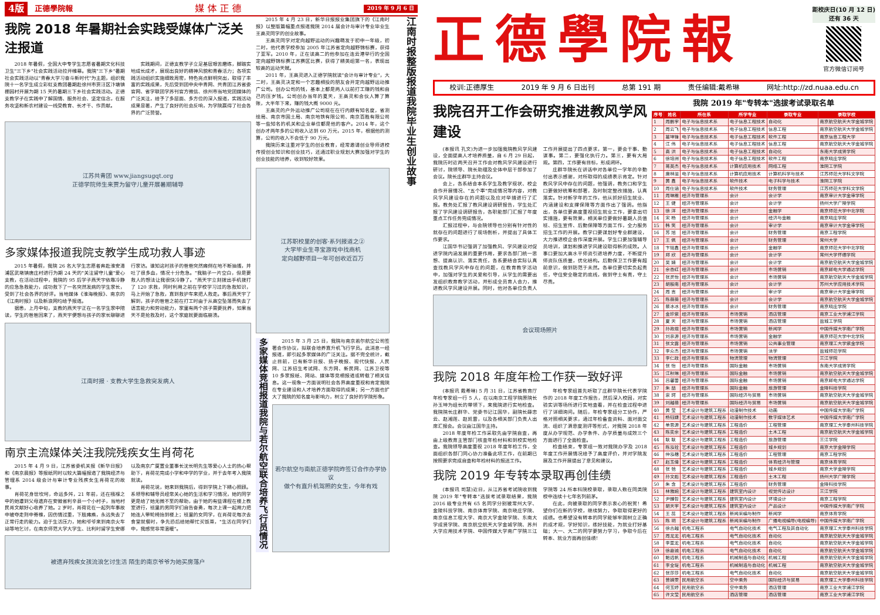4版 正德學院報 媒 体 正 德 2019 年 9 月 6 日
我院 2018 年暑期社会实践受媒体广泛关注报道
2018 年暑假，全国大中专学生志愿者暑期文化科技卫生"三下乡"社会实践活动拉开帷幕。我院"三下乡"暑期社会实践活动以"青春大学习奋斗新时代"为主题，组织我院十一名学生成立彩虹支教团暑期赴徐州市贾汪区汴塘镇棚园村开展为期 15 天的暑期三下乡社会实践活动。正德支教学子在实践中了解国情、服务社会、坚定信念，在服务攻坚和新农村建设一线受教育、长才干、作贡献。
实践期间，正德支教学子立足基层艰苦磨练，脚踏实地成长成才，展现出良好的精神风貌和青春活力；各项实践活动组织实施细致周密，特色亮点鲜明突出，取得了丰富的实践成果，先后受到团中央中青网、共青团江苏省委官网、省学联团学苏刊官方微信、徐州市当地党团媒体的广泛关注，给予了多层面、多方位的深入报道，实践活动成果显著，产生了良好的社会反响，为学院赢得了社会各界的广泛赞誉。
江苏共青团 www.jiangsugqt.org
正德学院师生来贾为留守儿童开展暑期辅导
多家媒体报道我院支教学生成功救人事迹
2015 年暑假，我院 26 名大学生志愿者奔赴淮安清浦区武墩镇唐庄村进行为期 24 天的"关注留守儿童"爱心支教，在活动过程中，我院的 95 后学子燕天宇依靠冷静的应急急救能力，成功救下了一名突然发病的学生家长，受到了社会各界的好评。当地媒体《淮海晚报》、南京的《江南时报》以及新浪网均给予报道。
据悉，上月中旬，支教的燕天宇正在一名学生家中陪读，学生的爸爸回来了，燕天宇便想与孩子的家长聊聊进行家访。谁知这时孩子的爸爸突然瘫倒在地不断抽搐，并吐了很多血，情况十分危急。"我脑子一片空白，但是要救人的想法让我很快冷静了。"燕天宇立刻拨出手机拨打了 120 求救，同时利用之前在学校学习过的急救知识，马上开始了急救，直到救护车来把人救走。事后燕天宇了解到，孩子的爸爸之前在打工时由于从高空坠落而失去了语言能力和劳动能力，家里有两个孩子需要抚养，如果当天不是抢救及时，这个家庭就要面临崩溃。
江南时报 · 支教大学生急救突发病人
南京主流媒体关注我院残疾女生肖荷花
2015 年 4 月 9 日，江苏省委机关报《新华日报》和《南京晨报》等报纸同时以较大篇幅报道了我院经济与管理系 2014 级会计与审计专业残疾女生肖荷花的故事。
肖荷花身世坎坷，命运多舛，21 年前，还在襁褓之中的她遭到父母遗弃在安徽省利辛县一个小村子，当地村民肖文献好心收养了她。2 岁时，肖荷花在一起列车事故中被夺走则中脊椎，因伤情过重，下肢瘫痪，永远失去了正常行走的能力。迫于生活压力，她和爷爷来到南京火车站等地乞讨，在南京师范大学大学生、比利时留学生安娜以及南京广厦置业董事长沈长明先生等爱心人士的热心帮助下，肖荷花完成小学和中学的学业，并于去年考入我院就读。
肖荷花说，她来到我院后，得到学院上下精心照顾。系领导和辅导员经常关心她的生活和学习情况，她的同学更是给了她无微不至的帮助，由于她的有些课程在楼上教室进行，班里的男同学们自告奋勇，每次上课一起用力把她连人带轮椅抬到楼上；班里的女同学，在肖荷花每次去食堂就餐时，争先恐后给她帮忙买饭菜，"生活在同学们中，我感觉非常温暖"。
被遗弃残疾女孩流浪乞讨生活 陌生的南京爷爷为她买房落户
2015 年 4 月 23 日，新华日报报业集团旗下的《江南时报》以整版篇幅重点报道我院 2014 届会计与审计专业毕业生王高灵同学的创业故事。
王高灵同学对定向越野运动的兴趣萌发于初中一年级，初二时，他代表学校参加 2005 年江苏省定向越野锦标赛，获得了亚军。2010 年，正在读高二的他参加在连云港举行的全国定向越野锦标赛江苏赛区比赛，获得了精英组第一名，表现出较高的运动天赋。
2011 年，王高灵进入正德学院就读"会计与审计专业"，大二时，王高灵决定和一个志趣相投的朋友合开定向越野运动推广公司。创办公司的钱，基本上都是两人以前打工赚的钱和自己的压岁钱。公司创办当年的夏天，王高灵和合伙人算了算账，大半年下来，赚的钱大概 9000 元。
王高灵的户外运动推广公司现在在行内颇有知名度，省测绘局、南京市国土局、南京地铁有限公司、南京百胜有限公司等一些知名的机关和企业单位都是他的客户。2014 年，这个创办才两年多的公司收入达到 60 万元，2015 年，根据他的测算，公司的收入不会低于 90 万元。
我院历来注重对学生的创业教育，经常邀请创业导师进校传授创业知识和创业技巧，还通过职业规划大赛加强对学生的创业技能的培养，收到较好效果。
江苏职校里的创客·系列报道之②
大学毕业生寻宝游戏中找商机
定向越野项目一年可创收近百万
多家媒体竞相报道我院与若尔航空联合培养飞行员情况
2015 年 3 月 25 日，我院与南京若尔航空公司签署合作协议，拟联合培养直升机飞行学员。此消息一经报道，即引起多家媒体的广泛关注。据不完全统计，截止目前，已有新华日报、扬子晚报、现代快报、人民网、江苏招生考试网、东方网、新民网、江苏卫视等 10 多家报纸、网站、媒体等竞相报道或转载了相关信息。这一现象一方面说明社会各界高度重视和肯定我院在专业建设和人才培养方面取得的成果；另一方面也扩大了我院的知名度与影响力，树立了良好的学院形象。
若尔航空与南航正德学院昨签订合作办学协议
做个有直升机驾照的女生，今年有戏
江南时报整版报道我院毕业生创业故事
正德學院報
距校庆日(10 月 12 日)
还有 36 天
官方微信订阅号
校训:正德厚生 2019 年 9 月 6 日出刊 总第 191 期 责任编辑:戴希琳 网址:http://zd.nuaa.edu.cn
我院召开工作会研究推进教风学风建设
(本报讯 孔文)为进一步加强我院教风学风建设，全面提高人才培养质量，自 6 月 29 日起，我院历时近两天召开工作会对教风学风建设进行研讨，院领导、院长助理及全体中层干部参加了会议。院长庄群华主持会议。
会上，各系结合本系学生及教学现状、校企合作开展情况、"五个率"完成情况等内容，对教风学风建设存在的问题以及应对举措进行了汇报。教务处汇报了教风建设调研报告，学生处汇报了学风建设调研报告，各职能部门汇报了年度重点工作任务完成情况。
汇报过程中，与会院领导也分别有针对性的就存在的问题进行了现场剖析，并提出了具体工作要求。
江国华书记强调了加强教风、学风建设对促进学院内涵发展的重要作用，要求各部门统一思想、提高认识、落实责任，各系要结合实际认真查找教风学风中存在的问题，在教育教学活动中，加强对学生的关爱和引导，从学生的需要出发组织教育教学活动，并形成全员育人合力，推进教风学风建设开展。同时，他对各单位负责人工作开展提出了四点要求，第一，要会干事、勤谋事。第二，要强化执行力。第三，要有大局观。第四，工作要有目标，形成闭环。
庄群华院长在讲话中对各单位一学年的辛勤付出表示感谢，对所取得的成绩表示肯定。针对教风学风中存在的问题，他强调，教务口和学生口要做好统筹和部署，及时制定整改措施，认真落实。针对新学年的工作，他从抓好招生就业、内涵建设和支撑保障等方面作出了强调。他指出，各单位要高度重视招生就业工作，要拿出切实措施，要有效果，相关单位要做好暑期人员值班、招生宣传、后勤保障等方面工作，全力服务招生工作的开展。教学口要谋划好专业群建设，大力推进校企合作深度开展。学生口要加强辅导员培训，谋划和推进学风建设取得新的成效。人事口要加大高水平师资引进培养力度，不断提升师资队伍质量，优化结构。后勤保卫工作要有超前意识，做到防范于未然。各单位要切实负起责任，守住安全稳定的底线，做到守土有责，守土尽责。
会议现场照片
我院 2018 年度年检工作获一致好评
(本报讯 戴希琳) 5 月 31 日，江苏省教育厅年检专家组一行 5 人，在以南京工程学院原院长孙玉坤为组长的带领下，来我院进行实地检查。我院院长庄群华、党委书记江国华，副院长薛忠云、赵湘莲、赵凯雷，以及各相关部门负责人出席汇报会。会议由江国华主持。
2018 年度年检工作采取先由学院自查，再由上级教育主管部门核查年检材料和到校实地检查。我院领导高度重视 2018 年度年检工作，全面组织各部门同心协力准备此项工作，在前期已按照要求完成自查和年检材料的报送工作。
年检专家组首先听取了庄群华院长代表学院作的 2018 年度工作报告，然后深入校园，对实验实训等场所进行实地查看，并在检查过程中进行了详细询问。随后，年检专家组分工协作，严格对照相关要求，通过年检备查资料、面对面交流、组织了满意度测评等形式，对我院 2018 年度从办学规范、办学条件、办学质量与成效三个方面进行了全面检查。
检查结束，专家组一致对我院办学及 2018 年度工作开展情况给予了高度评价，并对学院发展及工作开展提出了意见和建议。
我院 2019 年专转本录取再创佳绩
(本报讯 司慧)近日，从江苏省考试院收到我院 2019 年"专转本"选拔考试录取结果，我院 2016 级专业共有 65 名同学分别被常州大学、金陵科技学院、南京体育学院、南京晓庄学院、南京信息工程大学、南京大学金陵学院、东南大学成贤学院、南京航空航天大学金城学院、苏州大学应用技术学院、中国传媒大学南广学院三江学院等 24 所本科院校录取，录取人数在同类院校中连续十七年名列前茅。
在此，向被录取的同学表示衷心的祝贺！希望你们在新的学校，继续努力，争取取得更好的成绩。也希望没有转本的同学能够牢固树立正确的成才观，学好知识，练好技能，为就业打好基础；大一、大二的同学要努力学习，争取今后在转本、就业方面再创佳绩！
我院 2019 年"专转本"选拔考试录取名单
| 序号 | 姓名 | 所在系 | 所学专业 | 录取专业 | 录取学校 |
| --- | --- | --- | --- | --- | --- |
| 1 | 周鹏宇 | 电子与信息技术系 | 电子信息工程技术 | 自动化 | 南京航空航天大学金城学院 |
| 2 | 周云飞 | 电子与信息技术系 | 电子信息工程技术 | 信息工程 | 南京航空航天大学金城学院 |
| 3 | 葛坤锋 | 电子与信息技术系 | 电子信息工程技术 | 软件工程 | 南京信息工程大学 |
| 4 | 江 伟 | 电子与信息技术系 | 电子信息工程技术 | 信息工程 | 南京航空航天大学金城学院 |
| 5 | 高 洪 | 电子与信息技术系 | 电子信息工程技术 | 自动化 | 东南大学成贤学院 |
| 6 | 徐培洲 | 电子与信息技术系 | 电子信息工程技术 | 软件工程 | 南京晓庄学院 |
| 7 | 蒋英杰 | 电子与信息技术系 | 计算机应用技术 | 网络工程 | 淮阴工学院 |
| 8 | 唐林溢 | 电子与信息技术系 | 计算机应用技术 | 计算机科学与技术 | 江苏师范大学科文学院 |
| 9 | 黄 鑫 | 电子与信息技术系 | 软件技术 | 电子科学与技术 | 淮阴工学院 |
| 10 | 周仕涵 | 电子与信息技术系 | 软件技术 | 财务管理 | 江苏师范大学科文学院 |
| 11 | 周琳雁 | 经济与管理系 | 会计 | 会计学 | 南京审计大学金审学院 |
| 12 | 王 健 | 经济与管理系 | 会计 | 会计学 | 扬州大学广陵学院 |
| 13 | 徐 洋 | 经济与管理系 | 会计 | 金融学 | 南京师范大学中北学院 |
| 14 | 宋 杨 | 经济与管理系 | 会计 | 经济与金融 | 南京晓庄学院 |
| 15 | 韩 笑 | 经济与管理系 | 会计 | 审计学 | 南京审计大学金审学院 |
| 16 | 苏 旭 | 经济与管理系 | 会计 | 财务管理 | 南京工程学院 |
| 17 | 王 佩 | 经济与管理系 | 会计 | 财务管理 | 常州大学 |
| 18 | 卞铭鑫 | 经济与管理系 | 会计 | 金融学 | 南京师范大学中北学院 |
| 19 | 郑 欣 | 经济与管理系 | 会计 | 会计学 | 常州大学怀德学院 |
| 20 | 吴 婧 | 经济与管理系 | 会计 | 会计学 | 南京航空航天大学金城学院 |
| 21 | 余杏红 | 经济与管理系 | 会计 | 市场营销 | 南京邮电大学通达学院 |
| 22 | 张灵怡 | 经济与管理系 | 会计 | 市场营销 | 南京航空航天大学金城学院 |
| 23 | 胡殷南 | 经济与管理系 | 会计 | 会计学 | 苏州大学应用技术学院 |
| 24 | 周 吉 | 经济与管理系 | 会计 | 审计学 | 南京审计大学金审学院 |
| 25 | 陈薇薇 | 经济与管理系 | 会计 | 会计学 | 南京航空航天大学金城学院 |
| 26 | 蔡冰冰 | 经济与管理系 | 会计 | 财务管理 | 南京晓庄学院 |
| 27 | 金珍紫 | 经济与管理系 | 市场营销 | 酒店管理 | 南京工业大学浦江学院 |
| 28 | 夏 天 | 经济与管理系 | 市场营销 | 酒店管理 | 盐城工学院 |
| 29 | 孙政焜 | 经济与管理系 | 市场营销 | 新闻学 | 中国传媒大学南广学院 |
| 30 | 刘亲源 | 经济与管理系 | 市场营销 | 金融学 | 南京师范大学中北学院 |
| 31 | 张文露 | 经济与管理系 | 市场营销 | 公共事业管理 | 南京理工大学紫金学院 |
| 32 | 李众杰 | 经济与管理系 | 市场营销 | 法学 | 盐城师范学院 |
| 33 | 李仁政 | 经济与管理系 | 物流管理 | 物流管理 | 三江学院 |
| 34 | 张 怡 | 经济与管理系 | 国际金融 | 市场营销 | 东南大学成贤学院 |
| 35 | 江秋琳 | 经济与管理系 | 国际金融 | 市场营销 | 南京航空航天大学金城学院 |
| 36 | 吕馨蕾 | 经济与管理系 | 国际金融 | 市场营销 | 南京邮电大学通达学院 |
| 37 | 朱 喆 | 经济与管理系 | 国际金融 | 旅游管理 | 金陵科技学院 |
| 38 | 崇 珂 | 经济与管理系 | 国际经济与贸易 | 市场营销 | 南京航空航天大学金城学院 |
| 39 | 刘越蓓 | 经济与管理系 | 国际经济与贸易 | 市场营销 | 南京航空航天大学金城学院 |
| 40 | 黄 莹 | 艺术设计与建筑工程系 | 动漫制作技术 | 动画 | 中国传媒大学南广学院 |
| 41 | 杨钰婕 | 艺术设计与建筑工程系 | 动漫制作技术 | 数字媒体艺术 | 中国传媒大学南广学院 |
| 42 | 单思源 | 艺术设计与建筑工程系 | 工程造价 | 工程管理 | 南京理工大学泰州科技学院 |
| 43 | 陈奕余 | 艺术设计与建筑工程系 | 工程造价 | 土木工程 | 南京航空航天大学金城学院 |
| 44 | 耿 耿 | 艺术设计与建筑工程系 | 工程造价 | 旅游管理 | 三江学院 |
| 45 | 陈泓铨 | 艺术设计与建筑工程系 | 工程造价 | 城乡规划 | 南京大学金陵学院 |
| 46 | 仲泓穗 | 艺术设计与建筑工程系 | 工程造价 | 工程管理 | 南京工程学院 |
| 47 | 赵玉倩 | 艺术设计与建筑工程系 | 工程造价 | 体育经济与管理 | 南京体育学院 |
| 48 | 张 弛 | 艺术设计与建筑工程系 | 工程造价 | 城乡规划 | 南京大学金陵学院 |
| 49 | 孙文彪 | 艺术设计与建筑工程系 | 工程造价 | 土木工程 | 扬州大学广陵学院 |
| 50 | 朱 含 | 艺术设计与建筑工程系 | 工程造价 | 财务管理 | 金陵科技学院 |
| 51 | 林雅婉 | 艺术设计与建筑工程系 | 建筑室内设计 | 视觉传达设计 | 三江学院 |
| 52 | 尹臻哲 | 艺术设计与建筑工程系 | 建筑室内设计 | 环境设计 | 南京工程学院 |
| 53 | 胡天宇 | 艺术设计与建筑工程系 | 建筑室内设计 | 产品设计 | 中国传媒大学南广学院 |
| 54 | 王 蕊 | 艺术设计与建筑工程系 | 新闻采编与制作 | 新闻学 | 南京体育学院 |
| 55 | 陈 玥 | 艺术设计与建筑工程系 | 新闻采编与制作 | 广播电视编导(电视编导) | 中国传媒大学南广学院 |
| 56 | 徐古越 | 机电工程系 | 电气自动化技术 | 电气工程及其自动化 | 南京理工大学泰州科技学院 |
| 57 | 周龙龙 | 机电工程系 | 电气自动化技术 | 自动化 | 南京航空航天大学金城学院 |
| 58 | 李亚龙 | 机电工程系 | 电气自动化技术 | 自动化 | 南京航空航天大学金城学院 |
| 59 | 徐嘉诚 | 机电工程系 | 电气自动化技术 | 自动化 | 南京航空航天大学金城学院 |
| 60 | 鲍远帆 | 机电工程系 | 机械制造与自动化 | 机械工程 | 南京航空航天大学金城学院 |
| 61 | 李全堤 | 机电工程系 | 机械制造与自动化 | 机械工程 | 南京航空航天大学金城学院 |
| 62 | 张莎莎 | 机电工程系 | 电气自动化技术 | 自动化 | 南京航空航天大学金城学院 |
| 63 | 曾婧雯 | 民用航空系 | 空中乘务 | 国际经济与贸易 | 南京理工大学泰州科技学院 |
| 64 | 何玉婷 | 民用航空系 | 空中乘务 | 酒店管理 | 南京工业大学浦江学院 |
| 65 | 许文莹 | 民用航空系 | 酒店管理 | 酒店管理 | 南京工业大学浦江学院 |